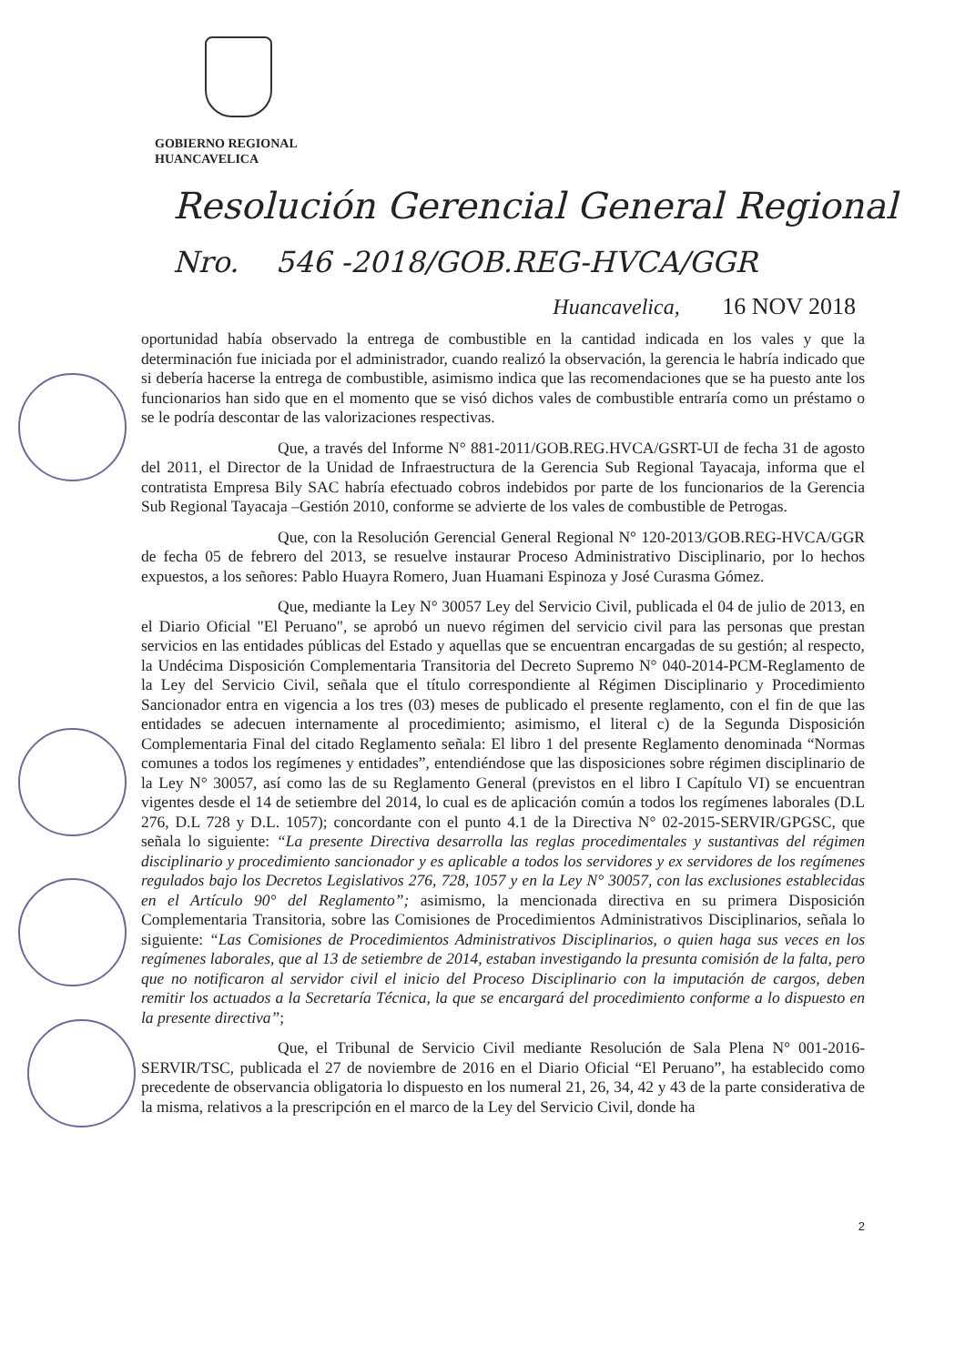GOBIERNO REGIONAL
HUANCAVELICA
Resolución Gerencial General Regional
Nro. 546 -2018/GOB.REG-HVCA/GGR
Huancavelica, 16 NOV 2018
oportunidad había observado la entrega de combustible en la cantidad indicada en los vales y que la determinación fue iniciada por el administrador, cuando realizó la observación, la gerencia le habría indicado que si debería hacerse la entrega de combustible, asimismo indica que las recomendaciones que se ha puesto ante los funcionarios han sido que en el momento que se visó dichos vales de combustible entraría como un préstamo o se le podría descontar de las valorizaciones respectivas.
Que, a través del Informe N° 881-2011/GOB.REG.HVCA/GSRT-UI de fecha 31 de agosto del 2011, el Director de la Unidad de Infraestructura de la Gerencia Sub Regional Tayacaja, informa que el contratista Empresa Bily SAC habría efectuado cobros indebidos por parte de los funcionarios de la Gerencia Sub Regional Tayacaja –Gestión 2010, conforme se advierte de los vales de combustible de Petrogas.
Que, con la Resolución Gerencial General Regional N° 120-2013/GOB.REG-HVCA/GGR de fecha 05 de febrero del 2013, se resuelve instaurar Proceso Administrativo Disciplinario, por lo hechos expuestos, a los señores: Pablo Huayra Romero, Juan Huamani Espinoza y José Curasma Gómez.
Que, mediante la Ley N° 30057 Ley del Servicio Civil, publicada el 04 de julio de 2013, en el Diario Oficial "El Peruano", se aprobó un nuevo régimen del servicio civil para las personas que prestan servicios en las entidades públicas del Estado y aquellas que se encuentran encargadas de su gestión; al respecto, la Undécima Disposición Complementaria Transitoria del Decreto Supremo N° 040-2014-PCM-Reglamento de la Ley del Servicio Civil, señala que el título correspondiente al Régimen Disciplinario y Procedimiento Sancionador entra en vigencia a los tres (03) meses de publicado el presente reglamento, con el fin de que las entidades se adecuen internamente al procedimiento; asimismo, el literal c) de la Segunda Disposición Complementaria Final del citado Reglamento señala: El libro 1 del presente Reglamento denominada “Normas comunes a todos los regímenes y entidades”, entendiéndose que las disposiciones sobre régimen disciplinario de la Ley N° 30057, así como las de su Reglamento General (previstos en el libro I Capítulo VI) se encuentran vigentes desde el 14 de setiembre del 2014, lo cual es de aplicación común a todos los regímenes laborales (D.L 276, D.L 728 y D.L. 1057); concordante con el punto 4.1 de la Directiva N° 02-2015-SERVIR/GPGSC, que señala lo siguiente: “La presente Directiva desarrolla las reglas procedimentales y sustantivas del régimen disciplinario y procedimiento sancionador y es aplicable a todos los servidores y ex servidores de los regímenes regulados bajo los Decretos Legislativos 276, 728, 1057 y en la Ley N° 30057, con las exclusiones establecidas en el Artículo 90° del Reglamento”; asimismo, la mencionada directiva en su primera Disposición Complementaria Transitoria, sobre las Comisiones de Procedimientos Administrativos Disciplinarios, señala lo siguiente: “Las Comisiones de Procedimientos Administrativos Disciplinarios, o quien haga sus veces en los regímenes laborales, que al 13 de setiembre de 2014, estaban investigando la presunta comisión de la falta, pero que no notificaron al servidor civil el inicio del Proceso Disciplinario con la imputación de cargos, deben remitir los actuados a la Secretaría Técnica, la que se encargará del procedimiento conforme a lo dispuesto en la presente directiva”;
Que, el Tribunal de Servicio Civil mediante Resolución de Sala Plena N° 001-2016-SERVIR/TSC, publicada el 27 de noviembre de 2016 en el Diario Oficial “El Peruano”, ha establecido como precedente de observancia obligatoria lo dispuesto en los numeral 21, 26, 34, 42 y 43 de la parte considerativa de la misma, relativos a la prescripción en el marco de la Ley del Servicio Civil, donde ha
2